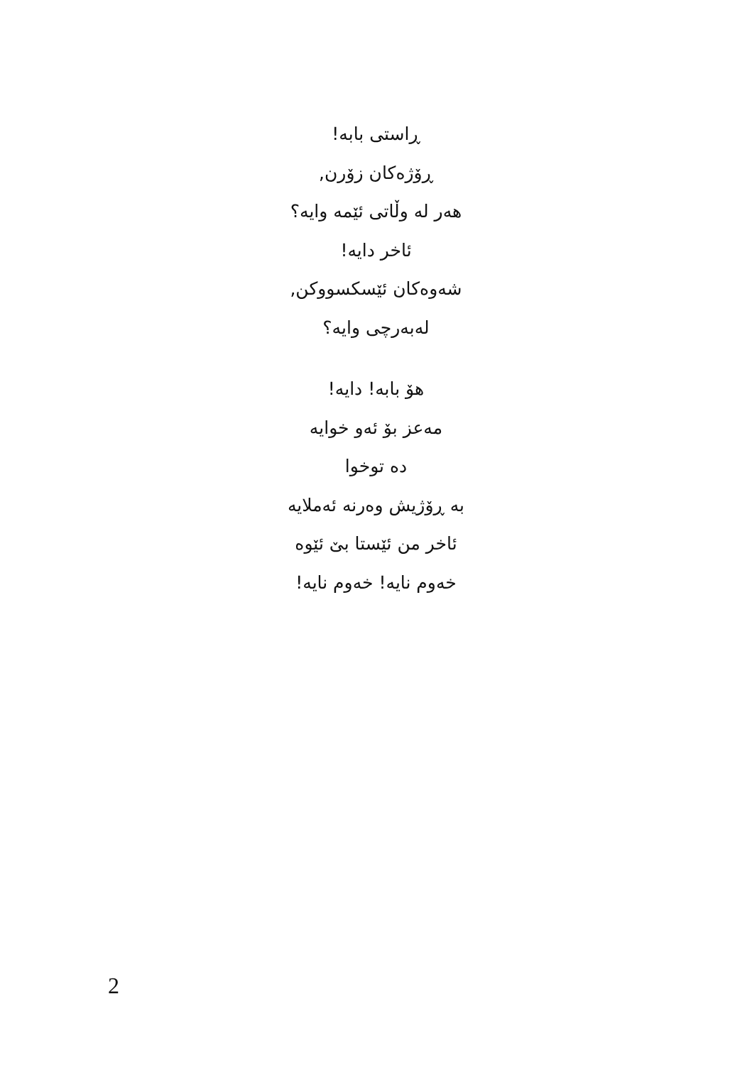ڕاستی بابە!
ڕۆژەکان زۆرن,
هەر لە وڵاتی ئێمە وایە؟
ئاخر دایە!
شەوەکان ئێسکسووکن,
لەبەرچی وایە؟
هۆ بابە! دایە!
مەعز بۆ ئەو خوایە
دە توخوا
بە ڕۆژیش وەرنە ئەملایە
ئاخر من ئێستا بێ ئێوە
خەوم نایە! خەوم نایە!
2